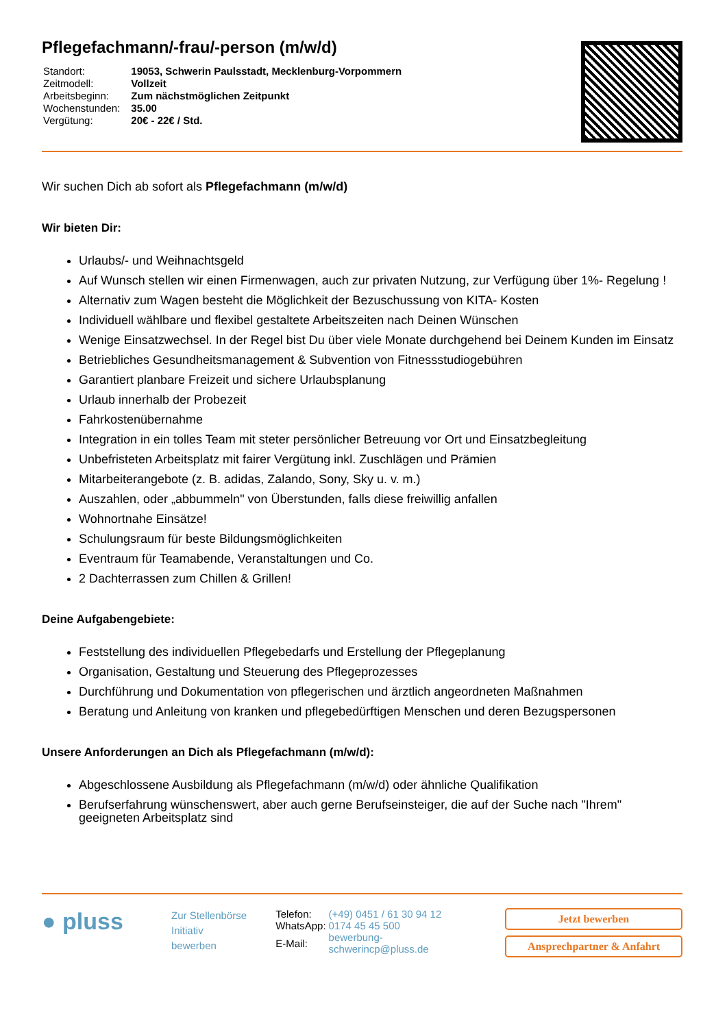Pflegefachmann/-frau/-person (m/w/d)
| Standort: | 19053, Schwerin Paulsstadt, Mecklenburg-Vorpommern |
| Zeitmodell: | Vollzeit |
| Arbeitsbeginn: | Zum nächstmöglichen Zeitpunkt |
| Wochenstunden: | 35.00 |
| Vergütung: | 20€ - 22€ / Std. |
Wir suchen Dich ab sofort als Pflegefachmann (m/w/d)
Wir bieten Dir:
Urlaubs/- und Weihnachtsgeld
Auf Wunsch stellen wir einen Firmenwagen, auch zur privaten Nutzung, zur Verfügung über 1%- Regelung !
Alternativ zum Wagen besteht die Möglichkeit der Bezuschussung von KITA- Kosten
Individuell wählbare und flexibel gestaltete Arbeitszeiten nach Deinen Wünschen
Wenige Einsatzwechsel. In der Regel bist Du über viele Monate durchgehend bei Deinem Kunden im Einsatz
Betriebliches Gesundheitsmanagement & Subvention von Fitnessstudiogebühren
Garantiert planbare Freizeit und sichere Urlaubsplanung
Urlaub innerhalb der Probezeit
Fahrkostenübernahme
Integration in ein tolles Team mit steter persönlicher Betreuung vor Ort und Einsatzbegleitung
Unbefristeten Arbeitsplatz mit fairer Vergütung inkl. Zuschlägen und Prämien
Mitarbeiterangebote (z. B. adidas, Zalando, Sony, Sky u. v. m.)
Auszahlen, oder „abbummeln" von Überstunden, falls diese freiwillig anfallen
Wohnortnahe Einsätze!
Schulungsraum für beste Bildungsmöglichkeiten
Eventraum für Teamabende, Veranstaltungen und Co.
2 Dachterrassen zum Chillen & Grillen!
Deine Aufgabengebiete:
Feststellung des individuellen Pflegebedarfs und Erstellung der Pflegeplanung
Organisation, Gestaltung und Steuerung des Pflegeprozesses
Durchführung und Dokumentation von pflegerischen und ärztlich angeordneten Maßnahmen
Beratung und Anleitung von kranken und pflegebedürftigen Menschen und deren Bezugspersonen
Unsere Anforderungen an Dich als Pflegefachmann (m/w/d):
Abgeschlossene Ausbildung als Pflegefachmann (m/w/d) oder ähnliche Qualifikation
Berufserfahrung wünschenswert, aber auch gerne Berufseinsteiger, die auf der Suche nach "Ihrem" geeigneten Arbeitsplatz sind
● pluss
Zur Stellenbörse
Initiativ bewerben
| Telefon: | (+49) 0451 / 61 30 94 12 |
| WhatsApp: | 0174 45 45 500 |
| E-Mail: | bewerbung-schwerincp@pluss.de |
Jetzt bewerben
Ansprechpartner & Anfahrt